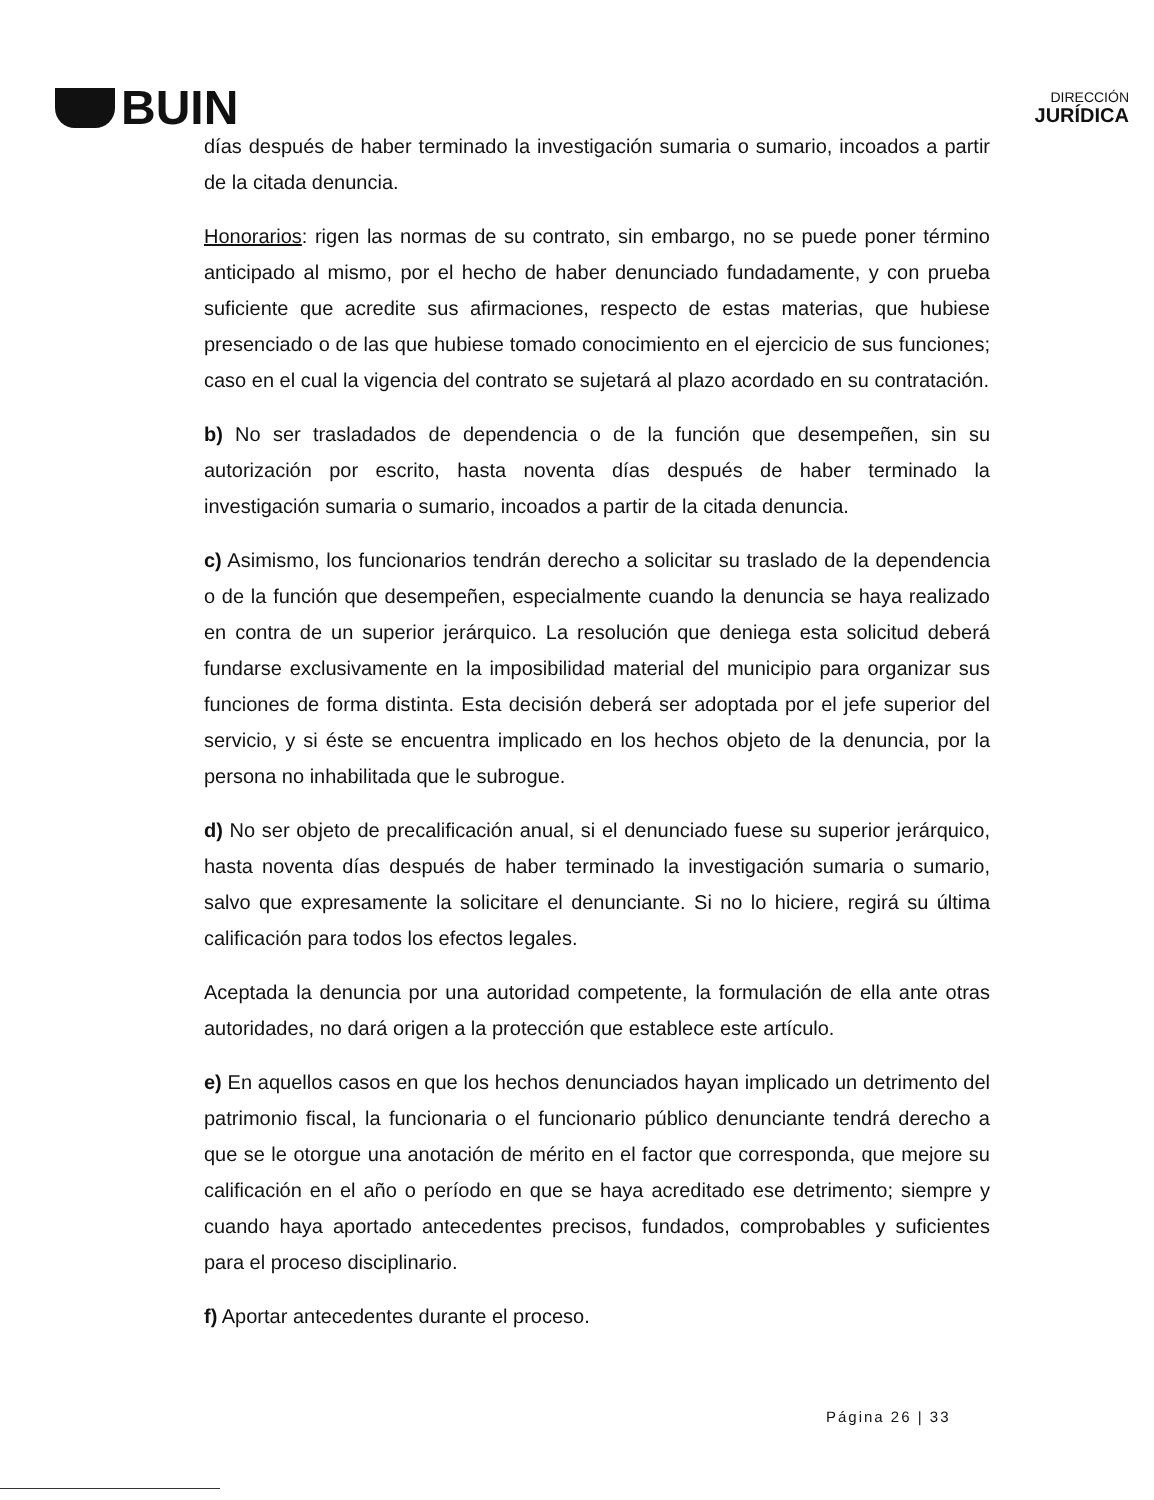BUIN
DIRECCIÓN
JURÍDICA
días después de haber terminado la investigación sumaria o sumario, incoados a partir de la citada denuncia.
Honorarios: rigen las normas de su contrato, sin embargo, no se puede poner término anticipado al mismo, por el hecho de haber denunciado fundadamente, y con prueba suficiente que acredite sus afirmaciones, respecto de estas materias, que hubiese presenciado o de las que hubiese tomado conocimiento en el ejercicio de sus funciones; caso en el cual la vigencia del contrato se sujetará al plazo acordado en su contratación.
b) No ser trasladados de dependencia o de la función que desempeñen, sin su autorización por escrito, hasta noventa días después de haber terminado la investigación sumaria o sumario, incoados a partir de la citada denuncia.
c) Asimismo, los funcionarios tendrán derecho a solicitar su traslado de la dependencia o de la función que desempeñen, especialmente cuando la denuncia se haya realizado en contra de un superior jerárquico. La resolución que deniega esta solicitud deberá fundarse exclusivamente en la imposibilidad material del municipio para organizar sus funciones de forma distinta. Esta decisión deberá ser adoptada por el jefe superior del servicio, y si éste se encuentra implicado en los hechos objeto de la denuncia, por la persona no inhabilitada que le subrogue.
d) No ser objeto de precalificación anual, si el denunciado fuese su superior jerárquico, hasta noventa días después de haber terminado la investigación sumaria o sumario, salvo que expresamente la solicitare el denunciante. Si no lo hiciere, regirá su última calificación para todos los efectos legales.
Aceptada la denuncia por una autoridad competente, la formulación de ella ante otras autoridades, no dará origen a la protección que establece este artículo.
e) En aquellos casos en que los hechos denunciados hayan implicado un detrimento del patrimonio fiscal, la funcionaria o el funcionario público denunciante tendrá derecho a que se le otorgue una anotación de mérito en el factor que corresponda, que mejore su calificación en el año o período en que se haya acreditado ese detrimento; siempre y cuando haya aportado antecedentes precisos, fundados, comprobables y suficientes para el proceso disciplinario.
f) Aportar antecedentes durante el proceso.
Página 26 | 33